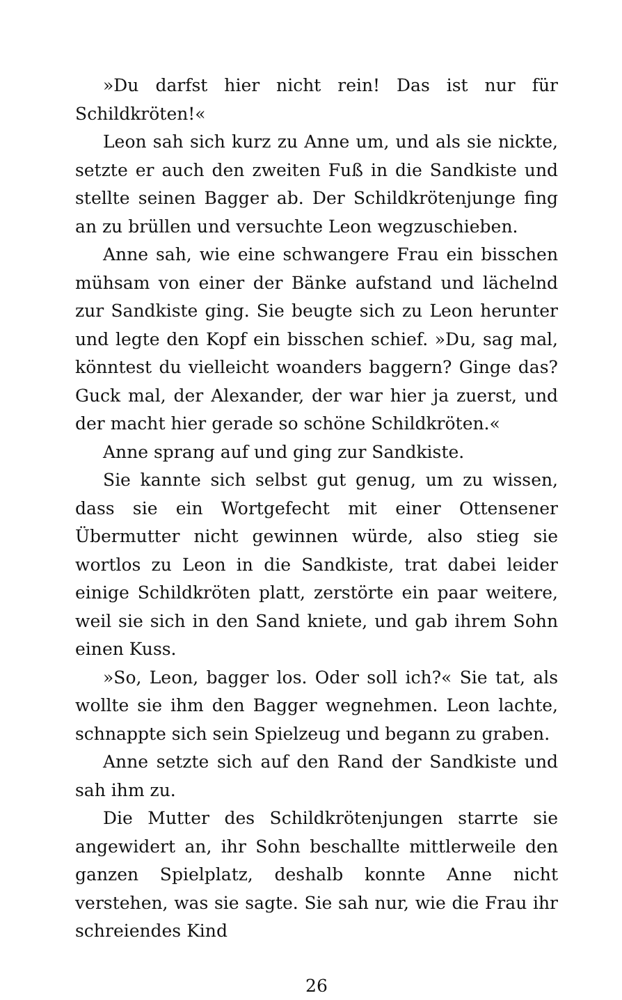»Du darfst hier nicht rein! Das ist nur für Schildkröten!«
Leon sah sich kurz zu Anne um, und als sie nickte, setzte er auch den zweiten Fuß in die Sandkiste und stellte seinen Bagger ab. Der Schildkrötenjunge fing an zu brüllen und versuchte Leon wegzuschieben.
Anne sah, wie eine schwangere Frau ein bisschen mühsam von einer der Bänke aufstand und lächelnd zur Sandkiste ging. Sie beugte sich zu Leon herunter und legte den Kopf ein bisschen schief. »Du, sag mal, könntest du vielleicht woanders baggern? Ginge das? Guck mal, der Alexander, der war hier ja zuerst, und der macht hier gerade so schöne Schildkröten.«
Anne sprang auf und ging zur Sandkiste.
Sie kannte sich selbst gut genug, um zu wissen, dass sie ein Wortgefecht mit einer Ottensener Übermutter nicht gewinnen würde, also stieg sie wortlos zu Leon in die Sandkiste, trat dabei leider einige Schildkröten platt, zerstörte ein paar weitere, weil sie sich in den Sand kniete, und gab ihrem Sohn einen Kuss.
»So, Leon, bagger los. Oder soll ich?« Sie tat, als wollte sie ihm den Bagger wegnehmen. Leon lachte, schnappte sich sein Spielzeug und begann zu graben.
Anne setzte sich auf den Rand der Sandkiste und sah ihm zu.
Die Mutter des Schildkrötenjungen starrte sie angewidert an, ihr Sohn beschallte mittlerweile den ganzen Spielplatz, deshalb konnte Anne nicht verstehen, was sie sagte. Sie sah nur, wie die Frau ihr schreiendes Kind
26